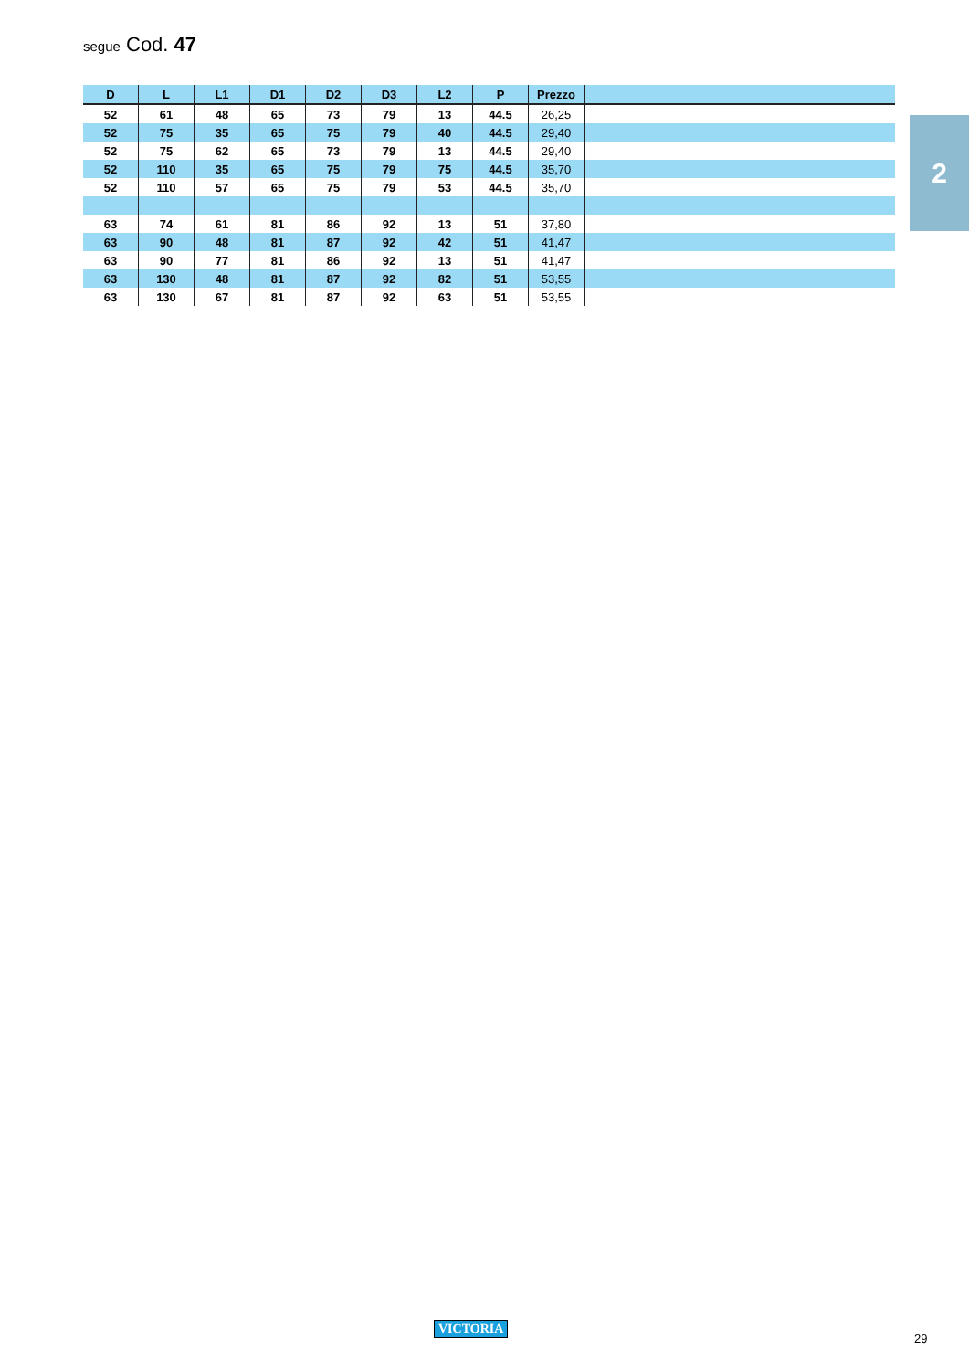segue Cod. 47
| D | L | L1 | D1 | D2 | D3 | L2 | P | Prezzo | |
| --- | --- | --- | --- | --- | --- | --- | --- | --- | --- |
| 52 | 61 | 48 | 65 | 73 | 79 | 13 | 44.5 | 26,25 | |
| 52 | 75 | 35 | 65 | 75 | 79 | 40 | 44.5 | 29,40 | |
| 52 | 75 | 62 | 65 | 73 | 79 | 13 | 44.5 | 29,40 | |
| 52 | 110 | 35 | 65 | 75 | 79 | 75 | 44.5 | 35,70 | |
| 52 | 110 | 57 | 65 | 75 | 79 | 53 | 44.5 | 35,70 | |
| 63 | 74 | 61 | 81 | 86 | 92 | 13 | 51 | 37,80 | |
| 63 | 90 | 48 | 81 | 87 | 92 | 42 | 51 | 41,47 | |
| 63 | 90 | 77 | 81 | 86 | 92 | 13 | 51 | 41,47 | |
| 63 | 130 | 48 | 81 | 87 | 92 | 82 | 51 | 53,55 | |
| 63 | 130 | 67 | 81 | 87 | 92 | 63 | 51 | 53,55 | |
2
VICTORIA
29